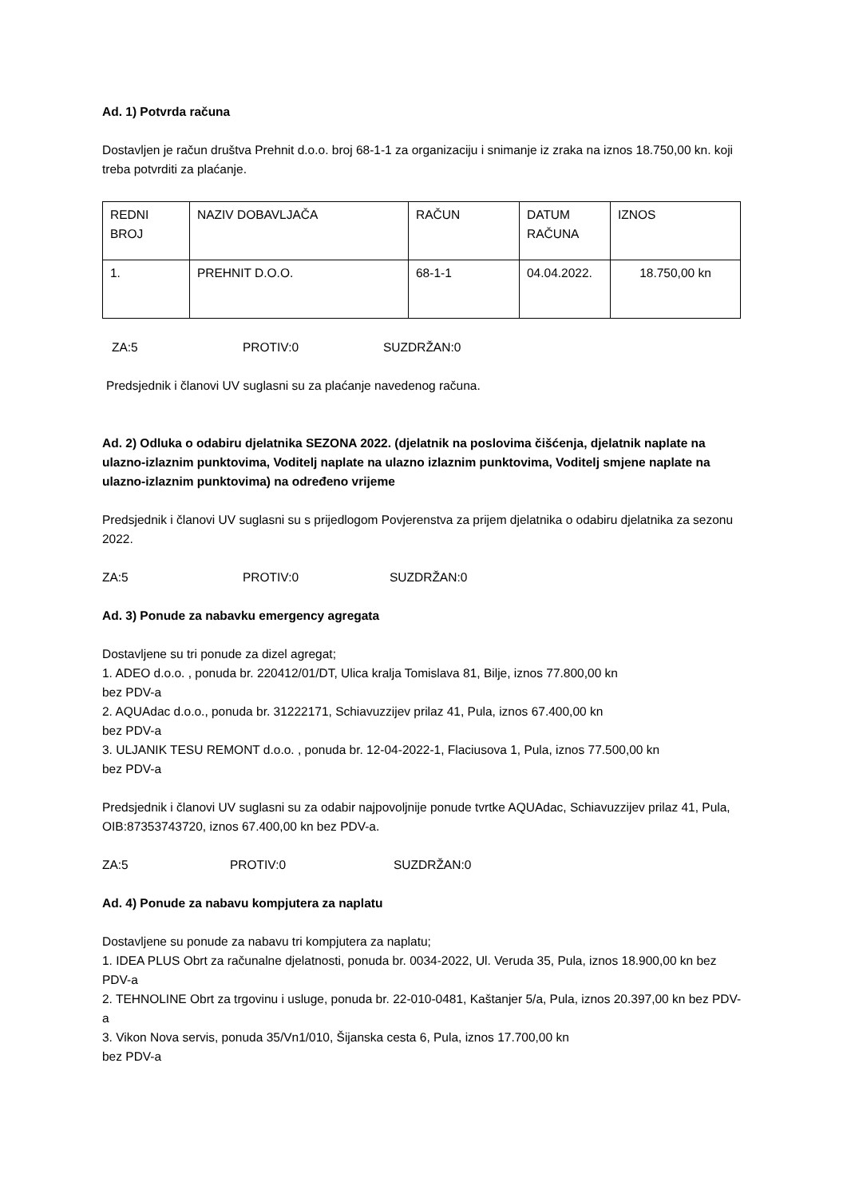Ad. 1) Potvrda računa
Dostavljen je račun društva Prehnit d.o.o. broj 68-1-1 za organizaciju i snimanje iz zraka na iznos 18.750,00 kn. koji treba potvrditi za plaćanje.
| REDNI BROJ | NAZIV DOBAVLJAČA | RAČUN | DATUM RAČUNA | IZNOS |
| 1. | PREHNIT D.O.O. | 68-1-1 | 04.04.2022. | 18.750,00 kn |
ZA:5 PROTIV:0 SUZDRŽAN:0
Predsjednik i članovi UV suglasni su za plaćanje navedenog računa.
Ad. 2) Odluka o odabiru djelatnika SEZONA 2022. (djelatnik na poslovima čišćenja, djelatnik naplate na ulazno-izlaznim punktovima, Voditelj naplate na ulazno izlaznim punktovima, Voditelj smjene naplate na ulazno-izlaznim punktovima) na određeno vrijeme
Predsjednik i članovi UV suglasni su s prijedlogom Povjerenstva za prijem djelatnika o odabiru djelatnika za sezonu 2022.
ZA:5 PROTIV:0 SUZDRŽAN:0
Ad. 3) Ponude za nabavku emergency agregata
Dostavljene su tri ponude za dizel agregat;
1. ADEO d.o.o. , ponuda br. 220412/01/DT, Ulica kralja Tomislava 81, Bilje, iznos 77.800,00 kn
bez PDV-a
2. AQUAdac d.o.o., ponuda br. 31222171, Schiavuzzijev prilaz 41, Pula, iznos 67.400,00 kn
bez PDV-a
3. ULJANIK TESU REMONT d.o.o. , ponuda br. 12-04-2022-1, Flaciusova 1, Pula, iznos 77.500,00 kn
bez PDV-a
Predsjednik i članovi UV suglasni su za odabir najpovoljnije ponude tvrtke AQUAdac, Schiavuzzijev prilaz 41, Pula, OIB:87353743720, iznos 67.400,00 kn bez PDV-a.
ZA:5 PROTIV:0 SUZDRŽAN:0
Ad. 4) Ponude za nabavu kompjutera za naplatu
Dostavljene su ponude za nabavu tri kompjutera za naplatu;
1. IDEA PLUS Obrt za računalne djelatnosti, ponuda br. 0034-2022, Ul. Veruda 35, Pula, iznos 18.900,00 kn bez PDV-a
2. TEHNOLINE Obrt za trgovinu i usluge, ponuda br. 22-010-0481, Kaštanjer 5/a, Pula, iznos 20.397,00 kn bez PDV-a
3. Vikon Nova servis, ponuda 35/Vn1/010, Šijanska cesta 6, Pula, iznos 17.700,00 kn
bez PDV-a